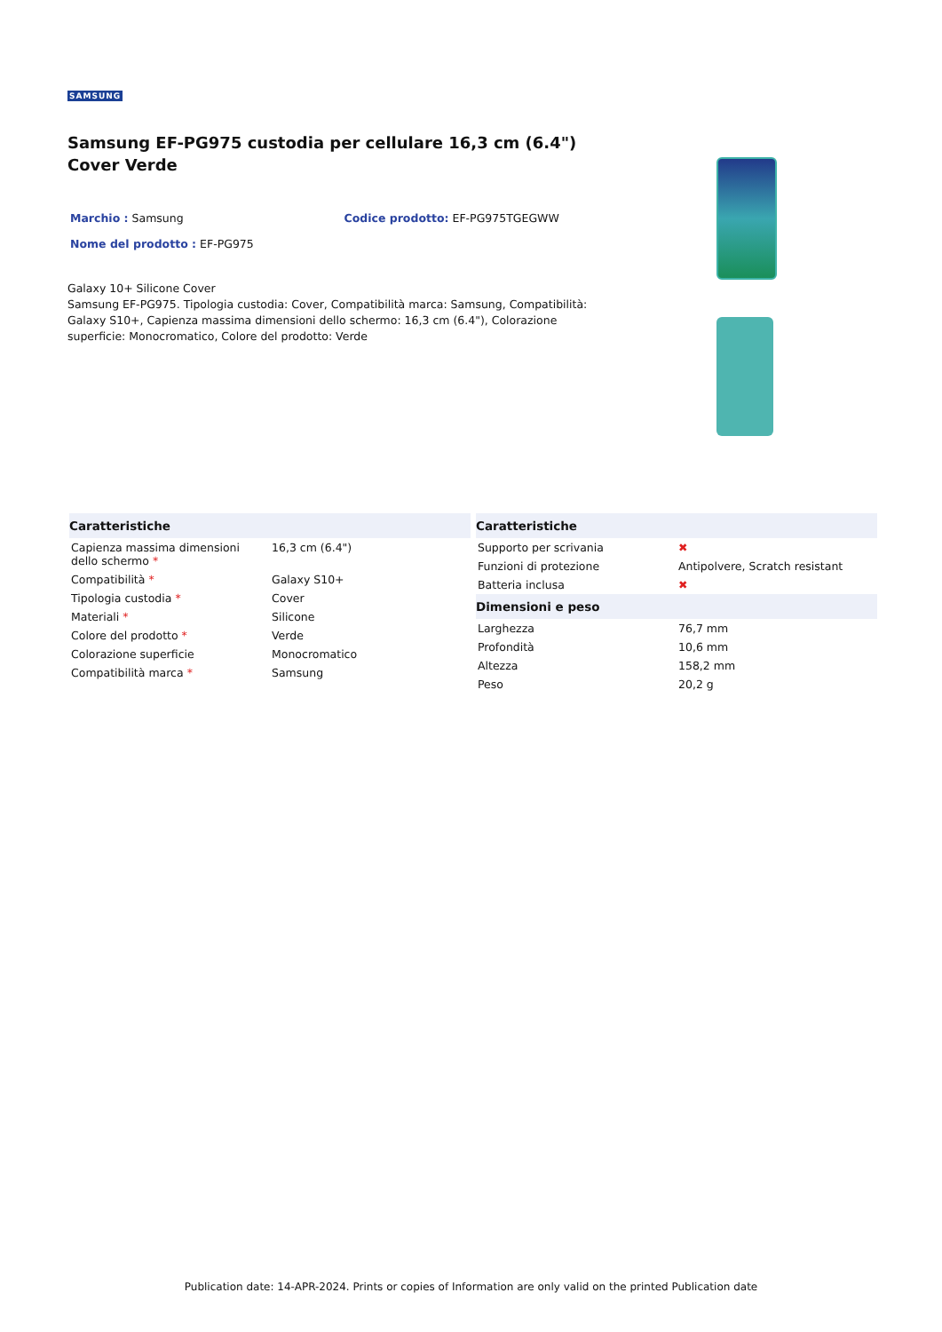SAMSUNG
Samsung EF-PG975 custodia per cellulare 16,3 cm (6.4") Cover Verde
Marchio : Samsung Codice prodotto: EF-PG975TGEGWW
Nome del prodotto : EF-PG975
Galaxy 10+ Silicone Cover
Samsung EF-PG975. Tipologia custodia: Cover, Compatibilità marca: Samsung, Compatibilità: Galaxy S10+, Capienza massima dimensioni dello schermo: 16,3 cm (6.4"), Colorazione superficie: Monocromatico, Colore del prodotto: Verde
| Caratteristiche | |
| --- | --- |
| Capienza massima dimensioni dello schermo * | 16,3 cm (6.4") |
| Compatibilità * | Galaxy S10+ |
| Tipologia custodia * | Cover |
| Materiali * | Silicone |
| Colore del prodotto * | Verde |
| Colorazione superficie | Monocromatico |
| Compatibilità marca * | Samsung |
| Caratteristiche | |
| --- | --- |
| Supporto per scrivania | ✖ |
| Funzioni di protezione | Antipolvere, Scratch resistant |
| Batteria inclusa | ✖ |
| Dimensioni e peso | |
| Larghezza | 76,7 mm |
| Profondità | 10,6 mm |
| Altezza | 158,2 mm |
| Peso | 20,2 g |
Publication date: 14-APR-2024. Prints or copies of Information are only valid on the printed Publication date